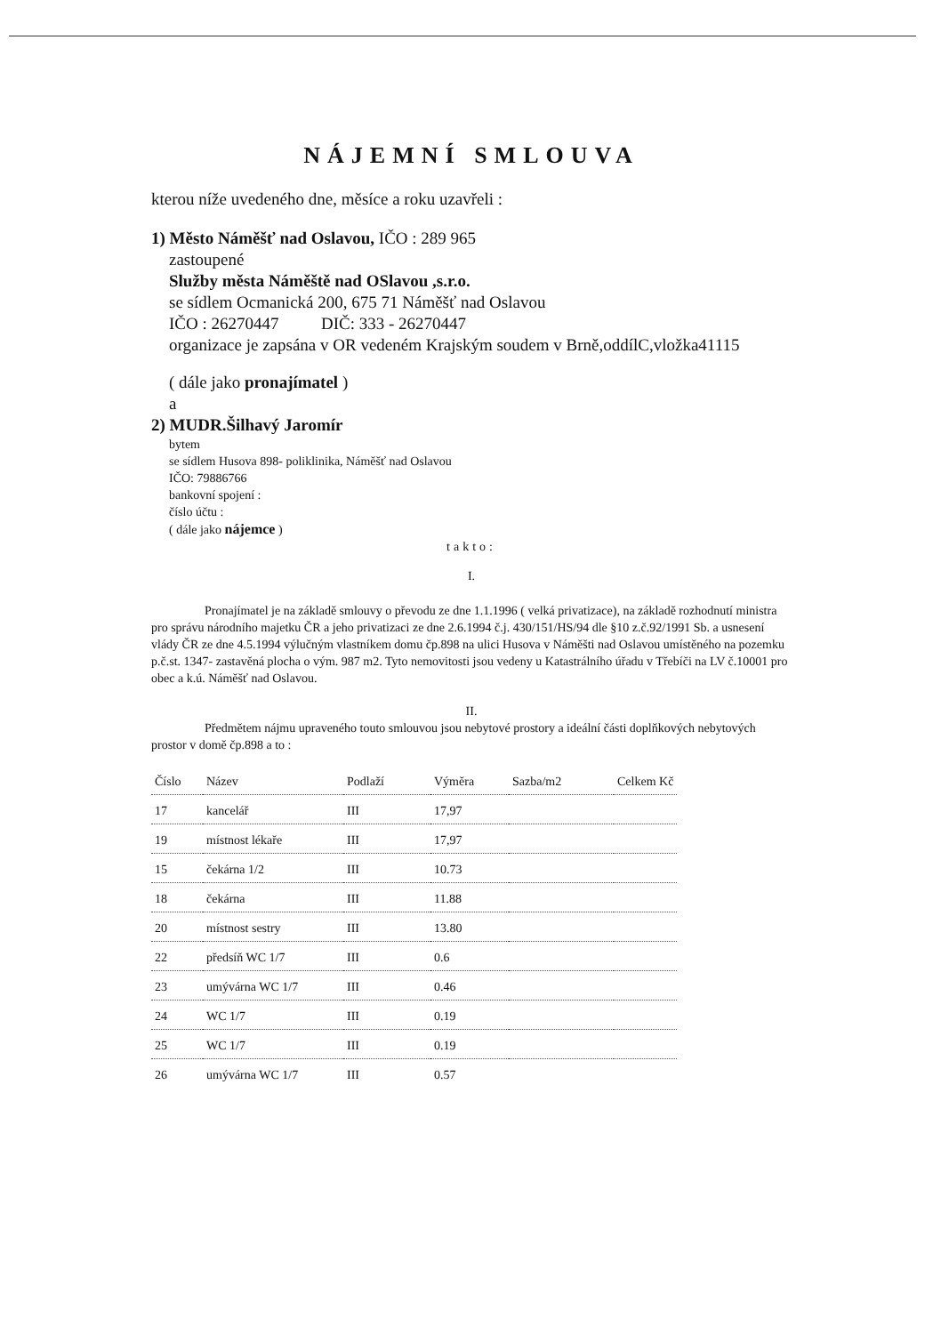NÁJEMNÍ SMLOUVA
kterou níže uvedeného dne, měsíce a roku uzavřeli :
1) Město Náměšť nad Oslavou, IČO : 289 965
zastoupené
Služby města Náměště nad OSlavou ,s.r.o.
se sídlem Ocmanická 200, 675 71 Náměšť nad Oslavou
IČO : 26270447 DIČ: 333 - 26270447
organizace je zapsána v OR vedeném Krajským soudem v Brně,oddílC,vložka41115
( dále jako pronajímatel )
a
2) MUDR.Šilhavý Jaromír
bytem
se sídlem Husova 898- poliklinika, Náměšť nad Oslavou
IČO: 79886766
bankovní spojení :
číslo účtu :
( dále jako nájemce )
takto:
I.
Pronajímatel je na základě smlouvy o převodu ze dne 1.1.1996 ( velká privatizace), na základě rozhodnutí ministra pro správu národního majetku ČR a jeho privatizaci ze dne 2.6.1994 č.j. 430/151/HS/94 dle §10 z.č.92/1991 Sb. a usnesení vlády ČR ze dne 4.5.1994 výlučným vlastníkem domu čp.898 na ulici Husova v Náměšti nad Oslavou umístěného na pozemku p.č.st. 1347- zastavěná plocha o vým. 987 m2. Tyto nemovitosti jsou vedeny u Katastrálního úřadu v Třebíči na LV č.10001 pro obec a k.ú. Náměšť nad Oslavou.
II.
Předmětem nájmu upraveného touto smlouvou jsou nebytové prostory a ideální části doplňkových nebytových prostor v domě čp.898 a to :
| Číslo | Název | Podlaží | Výměra | Sazba/m2 | Celkem Kč |
| --- | --- | --- | --- | --- | --- |
| 17 | kancelář | III | 17,97 | | |
| 19 | místnost lékaře | III | 17,97 | | |
| 15 | čekárna 1/2 | III | 10.73 | | |
| 18 | čekárna | III | 11.88 | | |
| 20 | místnost sestry | III | 13.80 | | |
| 22 | předsíň WC 1/7 | III | 0.6 | | |
| 23 | umývárna WC 1/7 | III | 0.46 | | |
| 24 | WC 1/7 | III | 0.19 | | |
| 25 | WC 1/7 | III | 0.19 | | |
| 26 | umývárna WC 1/7 | III | 0.57 | | |